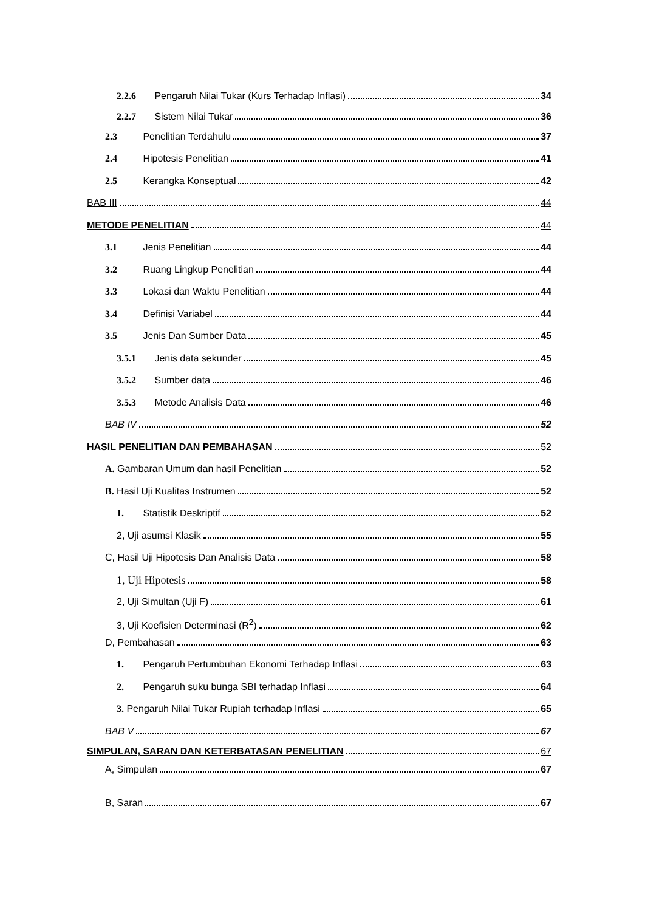2.2.6 Pengaruh Nilai Tukar (Kurs Terhadap Inflasi) 34
2.2.7 Sistem Nilai Tukar 36
2.3 Penelitian Terdahulu 37
2.4 Hipotesis Penelitian 41
2.5 Kerangka Konseptual 42
BAB III 44
METODE PENELITIAN 44
3.1 Jenis Penelitian 44
3.2 Ruang Lingkup Penelitian 44
3.3 Lokasi dan Waktu Penelitian 44
3.4 Definisi Variabel 44
3.5 Jenis Dan Sumber Data 45
3.5.1 Jenis data sekunder 45
3.5.2 Sumber data 46
3.5.3 Metode Analisis Data 46
BAB IV 52
HASIL PENELITIAN DAN PEMBAHASAN 52
A. Gambaran Umum dan hasil Penelitian 52
B. Hasil Uji Kualitas Instrumen 52
1. Statistik Deskriptif 52
2, Uji asumsi Klasik 55
C, Hasil Uji Hipotesis Dan Analisis Data 58
1, Uji Hipotesis 58
2, Uji Simultan (Uji F) 61
3, Uji Koefisien Determinasi (R<sup>2</sup>) 62
D, Pembahasan 63
1. Pengaruh Pertumbuhan Ekonomi Terhadap Inflasi 63
2. Pengaruh suku bunga SBI terhadap Inflasi 64
3. Pengaruh Nilai Tukar Rupiah terhadap Inflasi 65
BAB V 67
SIMPULAN, SARAN DAN KETERBATASAN PENELITIAN 67
A, Simpulan 67
B, Saran 67